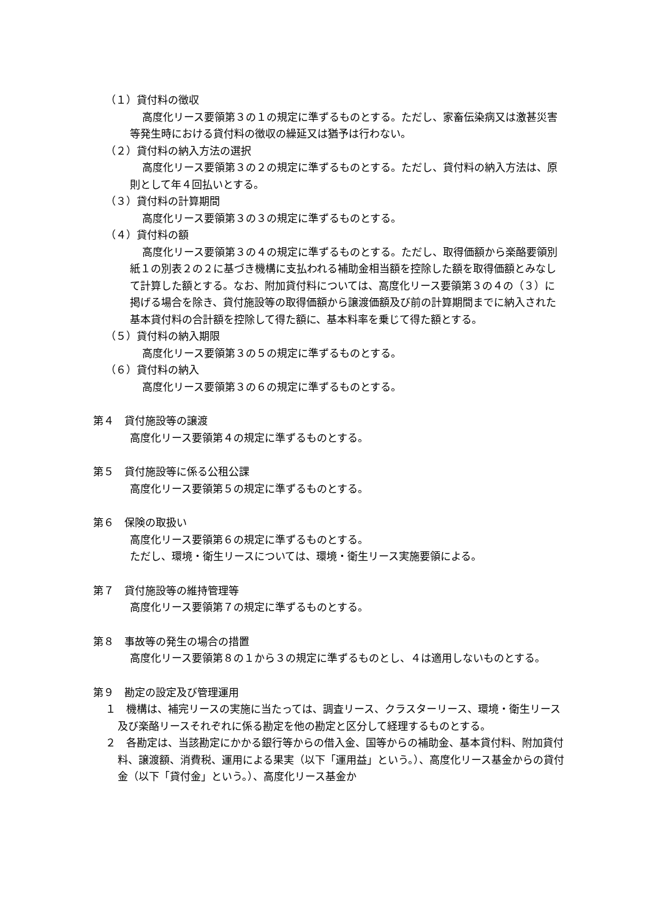（１）貸付料の徴収
高度化リース要領第３の１の規定に準ずるものとする。ただし、家畜伝染病又は激甚災害等発生時における貸付料の徴収の繰延又は猶予は行わない。
（２）貸付料の納入方法の選択
高度化リース要領第３の２の規定に準ずるものとする。ただし、貸付料の納入方法は、原則として年４回払いとする。
（３）貸付料の計算期間
高度化リース要領第３の３の規定に準ずるものとする。
（４）貸付料の額
高度化リース要領第３の４の規定に準ずるものとする。ただし、取得価額から楽酪要領別紙１の別表２の２に基づき機構に支払われる補助金相当額を控除した額を取得価額とみなして計算した額とする。なお、附加貸付料については、高度化リース要領第３の４の（３）に掲げる場合を除き、貸付施設等の取得価額から譲渡価額及び前の計算期間までに納入された基本貸付料の合計額を控除して得た額に、基本料率を乗じて得た額とする。
（５）貸付料の納入期限
高度化リース要領第３の５の規定に準ずるものとする。
（６）貸付料の納入
高度化リース要領第３の６の規定に準ずるものとする。
第４　貸付施設等の譲渡
高度化リース要領第４の規定に準ずるものとする。
第５　貸付施設等に係る公租公課
高度化リース要領第５の規定に準ずるものとする。
第６　保険の取扱い
高度化リース要領第６の規定に準ずるものとする。
ただし、環境・衛生リースについては、環境・衛生リース実施要領による。
第７　貸付施設等の維持管理等
高度化リース要領第７の規定に準ずるものとする。
第８　事故等の発生の場合の措置
高度化リース要領第８の１から３の規定に準ずるものとし、４は適用しないものとする。
第９　勘定の設定及び管理運用
１　機構は、補完リースの実施に当たっては、調査リース、クラスターリース、環境・衛生リース及び楽酪リースそれぞれに係る勘定を他の勘定と区分して経理するものとする。
２　各勘定は、当該勘定にかかる銀行等からの借入金、国等からの補助金、基本貸付料、附加貸付料、譲渡額、消費税、運用による果実（以下「運用益」という。）、高度化リース基金からの貸付金（以下「貸付金」という。）、高度化リース基金か